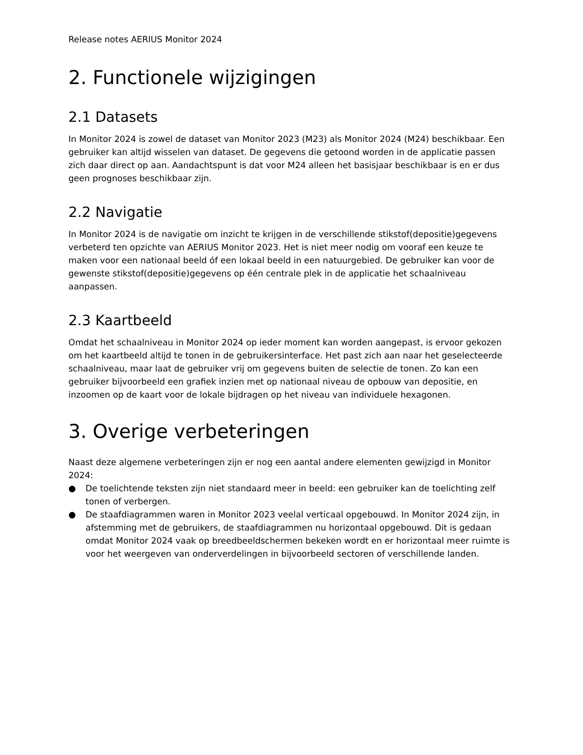Release notes AERIUS Monitor 2024
2. Functionele wijzigingen
2.1 Datasets
In Monitor 2024 is zowel de dataset van Monitor 2023 (M23) als Monitor 2024 (M24) beschikbaar. Een gebruiker kan altijd wisselen van dataset. De gegevens die getoond worden in de applicatie passen zich daar direct op aan. Aandachtspunt is dat voor M24 alleen het basisjaar beschikbaar is en er dus geen prognoses beschikbaar zijn.
2.2 Navigatie
In Monitor 2024 is de navigatie om inzicht te krijgen in de verschillende stikstof(depositie)gegevens verbeterd ten opzichte van AERIUS Monitor 2023. Het is niet meer nodig om vooraf een keuze te maken voor een nationaal beeld óf een lokaal beeld in een natuurgebied. De gebruiker kan voor de gewenste stikstof(depositie)gegevens op één centrale plek in de applicatie het schaalniveau aanpassen.
2.3 Kaartbeeld
Omdat het schaalniveau in Monitor 2024 op ieder moment kan worden aangepast, is ervoor gekozen om het kaartbeeld altijd te tonen in de gebruikersinterface. Het past zich aan naar het geselecteerde schaalniveau, maar laat de gebruiker vrij om gegevens buiten de selectie de tonen. Zo kan een gebruiker bijvoorbeeld een grafiek inzien met op nationaal niveau de opbouw van depositie, en inzoomen op de kaart voor de lokale bijdragen op het niveau van individuele hexagonen.
3. Overige verbeteringen
Naast deze algemene verbeteringen zijn er nog een aantal andere elementen gewijzigd in Monitor 2024:
● De toelichtende teksten zijn niet standaard meer in beeld: een gebruiker kan de toelichting zelf tonen of verbergen.
● De staafdiagrammen waren in Monitor 2023 veelal verticaal opgebouwd. In Monitor 2024 zijn, in afstemming met de gebruikers, de staafdiagrammen nu horizontaal opgebouwd. Dit is gedaan omdat Monitor 2024 vaak op breedbeeldschermen bekeken wordt en er horizontaal meer ruimte is voor het weergeven van onderverdelingen in bijvoorbeeld sectoren of verschillende landen.